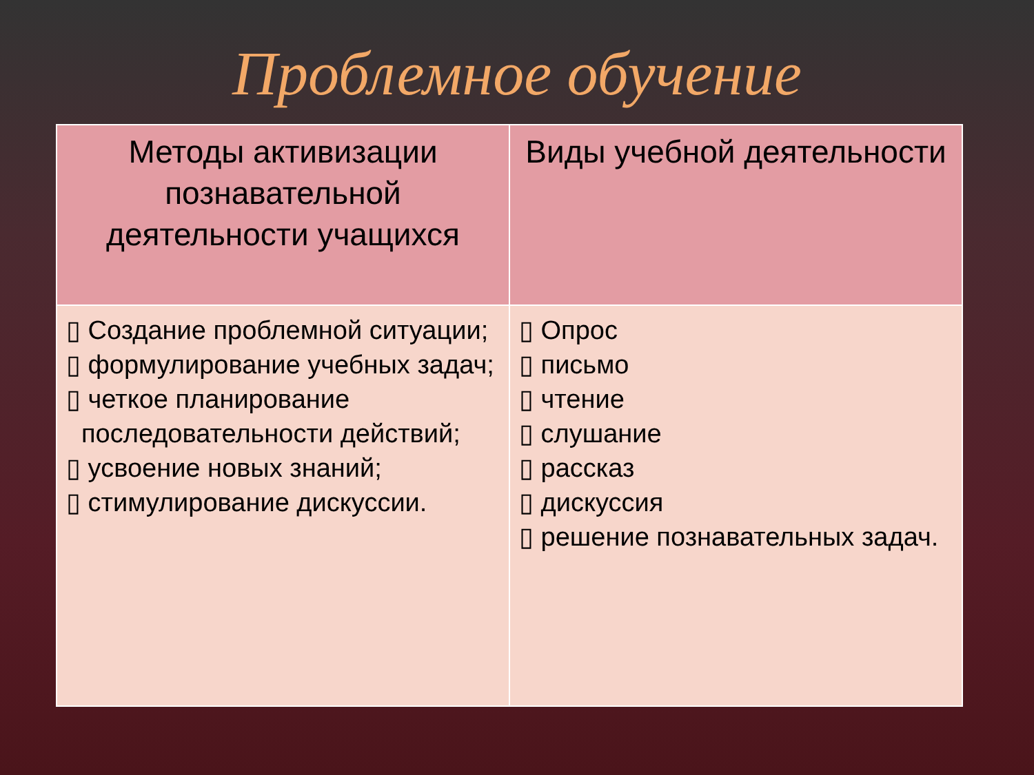Проблемное обучение
| Методы активизации познавательной деятельности учащихся | Виды учебной деятельности |
| --- | --- |
| ▯ Создание проблемной ситуации; ▯ формулирование учебных задач; ▯ четкое планирование последовательности действий; ▯ усвоение новых знаний; ▯ стимулирование дискуссии. | ▯ Опрос ▯ письмо ▯ чтение ▯ слушание ▯ рассказ ▯ дискуссия ▯ решение познавательных задач. |